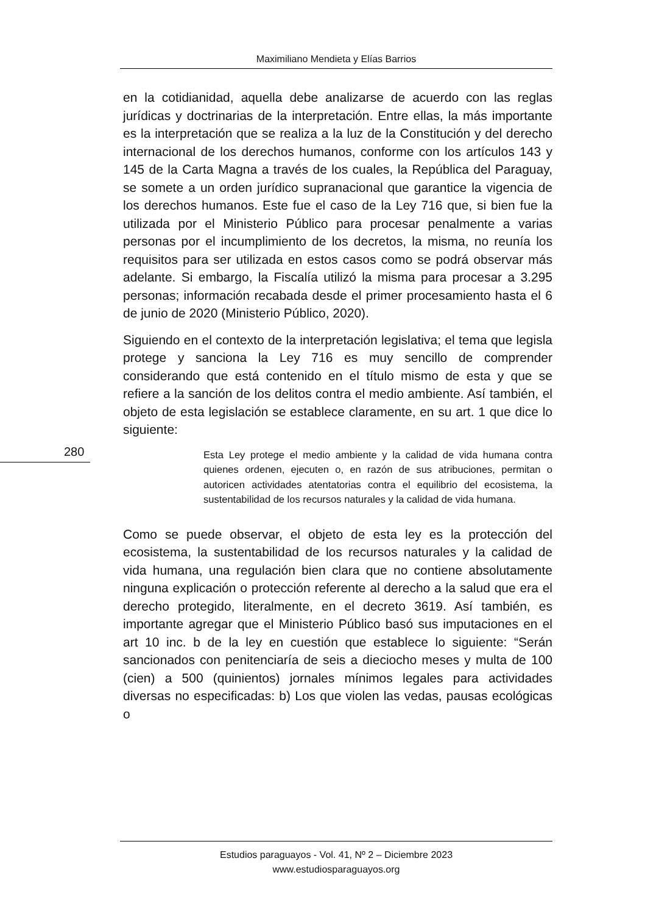Maximiliano Mendieta y Elías Barrios
en la cotidianidad, aquella debe analizarse de acuerdo con las reglas jurídicas y doctrinarias de la interpretación. Entre ellas, la más importante es la interpretación que se realiza a la luz de la Constitución y del derecho internacional de los derechos humanos, conforme con los artículos 143 y 145 de la Carta Magna a través de los cuales, la República del Paraguay, se somete a un orden jurídico supranacional que garantice la vigencia de los derechos humanos. Este fue el caso de la Ley 716 que, si bien fue la utilizada por el Ministerio Público para procesar penalmente a varias personas por el incumplimiento de los decretos, la misma, no reunía los requisitos para ser utilizada en estos casos como se podrá observar más adelante. Si embargo, la Fiscalía utilizó la misma para procesar a 3.295 personas; información recabada desde el primer procesamiento hasta el 6 de junio de 2020 (Ministerio Público, 2020).
Siguiendo en el contexto de la interpretación legislativa; el tema que legisla protege y sanciona la Ley 716 es muy sencillo de comprender considerando que está contenido en el título mismo de esta y que se refiere a la sanción de los delitos contra el medio ambiente. Así también, el objeto de esta legislación se establece claramente, en su art. 1 que dice lo siguiente:
Esta Ley protege el medio ambiente y la calidad de vida humana contra quienes ordenen, ejecuten o, en razón de sus atribuciones, permitan o autoricen actividades atentatorias contra el equilibrio del ecosistema, la sustentabilidad de los recursos naturales y la calidad de vida humana.
Como se puede observar, el objeto de esta ley es la protección del ecosistema, la sustentabilidad de los recursos naturales y la calidad de vida humana, una regulación bien clara que no contiene absolutamente ninguna explicación o protección referente al derecho a la salud que era el derecho protegido, literalmente, en el decreto 3619. Así también, es importante agregar que el Ministerio Público basó sus imputaciones en el art 10 inc. b de la ley en cuestión que establece lo siguiente: “Serán sancionados con penitenciaría de seis a dieciocho meses y multa de 100 (cien) a 500 (quinientos) jornales mínimos legales para actividades diversas no especificadas: b) Los que violen las vedas, pausas ecológicas o
280
Estudios paraguayos - Vol. 41, Nº 2 – Diciembre 2023
www.estudiosparaguayos.org